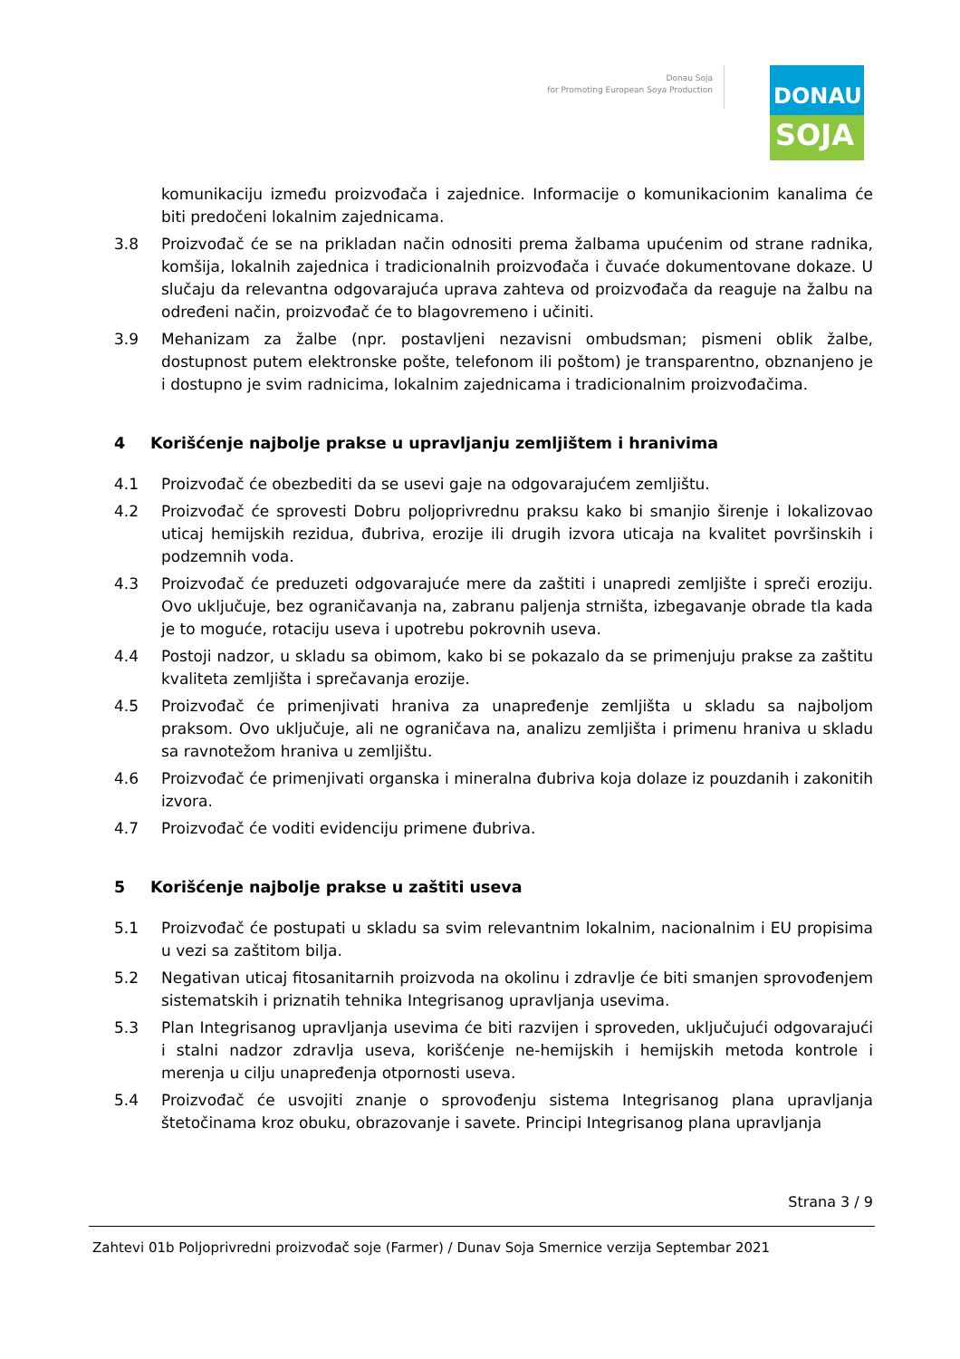Donau Soja
for Promoting European Soya Production
DONAU
SOJA
komunikaciju između proizvođača i zajednice. Informacije o komunikacionim kanalima će biti predočeni lokalnim zajednicama.
3.8 Proizvođač će se na prikladan način odnositi prema žalbama upućenim od strane radnika, komšija, lokalnih zajednica i tradicionalnih proizvođača i čuvaće dokumentovane dokaze. U slučaju da relevantna odgovarajuća uprava zahteva od proizvođača da reaguje na žalbu na određeni način, proizvođač će to blagovremeno i učiniti.
3.9 Mehanizam za žalbe (npr. postavljeni nezavisni ombudsman; pismeni oblik žalbe, dostupnost putem elektronske pošte, telefonom ili poštom) je transparentno, obznanjeno je i dostupno je svim radnicima, lokalnim zajednicama i tradicionalnim proizvođačima.
4 Korišćenje najbolje prakse u upravljanju zemljištem i hranivima
4.1 Proizvođač će obezbediti da se usevi gaje na odgovarajućem zemljištu.
4.2 Proizvođač će sprovesti Dobru poljoprivrednu praksu kako bi smanjio širenje i lokalizovao uticaj hemijskih rezidua, đubriva, erozije ili drugih izvora uticaja na kvalitet površinskih i podzemnih voda.
4.3 Proizvođač će preduzeti odgovarajuće mere da zaštiti i unapredi zemljište i spreči eroziju. Ovo uključuje, bez ograničavanja na, zabranu paljenja strništa, izbegavanje obrade tla kada je to moguće, rotaciju useva i upotrebu pokrovnih useva.
4.4 Postoji nadzor, u skladu sa obimom, kako bi se pokazalo da se primenjuju prakse za zaštitu kvaliteta zemljišta i sprečavanja erozije.
4.5 Proizvođač će primenjivati hraniva za unapređenje zemljišta u skladu sa najboljom praksom. Ovo uključuje, ali ne ograničava na, analizu zemljišta i primenu hraniva u skladu sa ravnotežom hraniva u zemljištu.
4.6 Proizvođač će primenjivati organska i mineralna đubriva koja dolaze iz pouzdanih i zakonitih izvora.
4.7 Proizvođač će voditi evidenciju primene đubriva.
5 Korišćenje najbolje prakse u zaštiti useva
5.1 Proizvođač će postupati u skladu sa svim relevantnim lokalnim, nacionalnim i EU propisima u vezi sa zaštitom bilja.
5.2 Negativan uticaj fitosanitarnih proizvoda na okolinu i zdravlje će biti smanjen sprovođenjem sistematskih i priznatih tehnika Integrisanog upravljanja usevima.
5.3 Plan Integrisanog upravljanja usevima će biti razvijen i sproveden, uključujući odgovarajući i stalni nadzor zdravlja useva, korišćenje ne-hemijskih i hemijskih metoda kontrole i merenja u cilju unapređenja otpornosti useva.
5.4 Proizvođač će usvojiti znanje o sprovođenju sistema Integrisanog plana upravljanja štetočinama kroz obuku, obrazovanje i savete. Principi Integrisanog plana upravljanja
Strana 3 / 9
Zahtevi 01b Poljoprivredni proizvođač soje (Farmer) / Dunav Soja Smernice verzija Septembar 2021